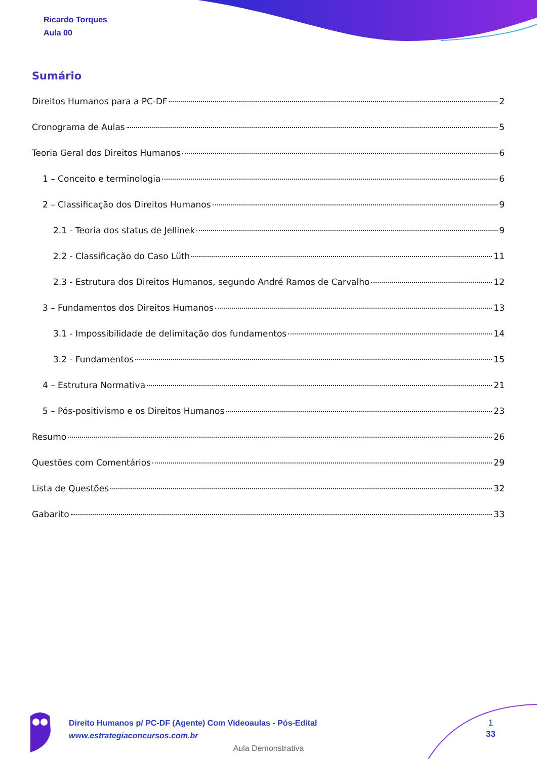Ricardo Torques
Aula 00
Sumário
Direitos Humanos para a PC-DF 2
Cronograma de Aulas 5
Teoria Geral dos Direitos Humanos 6
1 – Conceito e terminologia 6
2 – Classificação dos Direitos Humanos 9
2.1 - Teoria dos status de Jellinek 9
2.2 - Classificação do Caso Lüth 11
2.3 - Estrutura dos Direitos Humanos, segundo André Ramos de Carvalho 12
3 – Fundamentos dos Direitos Humanos 13
3.1 - Impossibilidade de delimitação dos fundamentos 14
3.2 - Fundamentos 15
4 – Estrutura Normativa 21
5 – Pós-positivismo e os Direitos Humanos 23
Resumo 26
Questões com Comentários 29
Lista de Questões 32
Gabarito 33
Direito Humanos p/ PC-DF (Agente) Com Videoaulas - Pós-Edital
www.estrategiaconcursos.com.br
1
33
Aula Demonstrativa